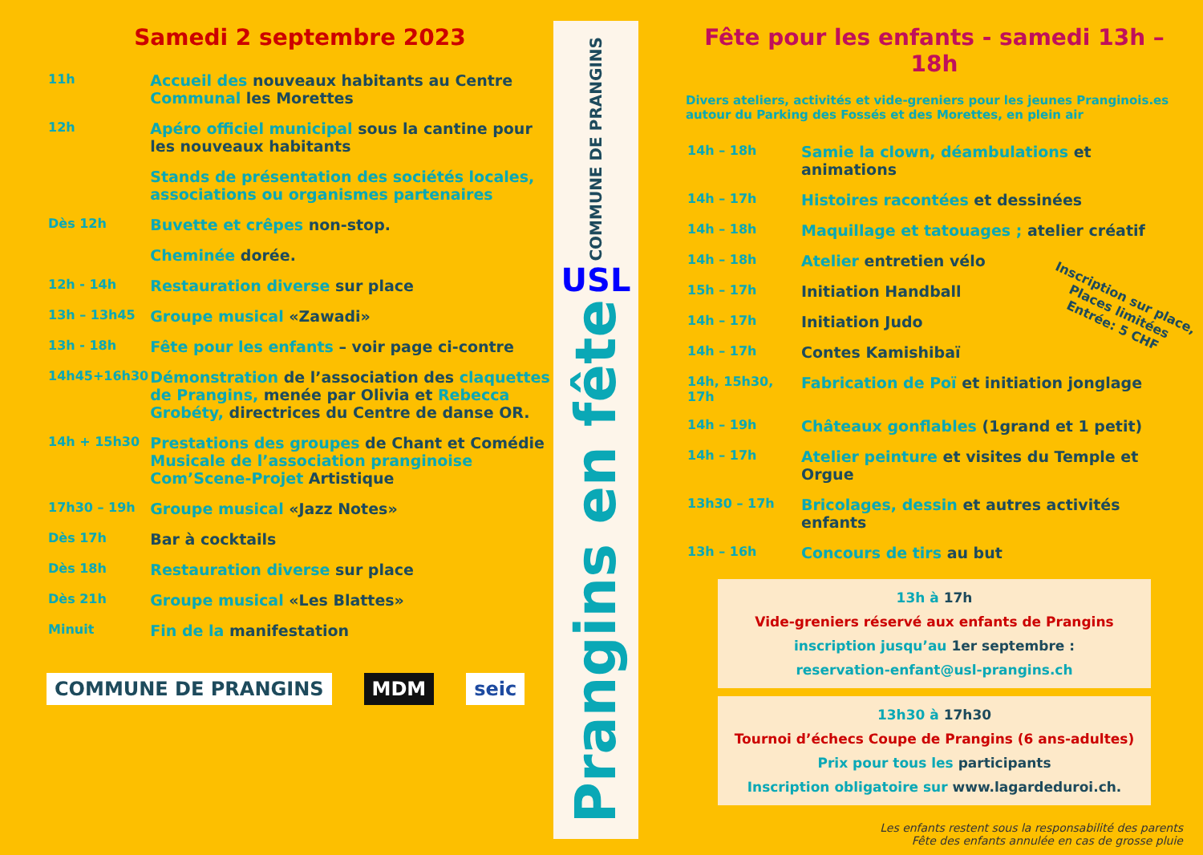Samedi 2 septembre 2023
| 11h | Accueil des nouveaux habitants au Centre Communal les Morettes |
| 12h | Apéro officiel municipal sous la cantine pour les nouveaux habitants |
| | Stands de présentation des sociétés locales, associations ou organismes partenaires |
| Dès 12h | Buvette et crêpes non-stop. |
| | Cheminée dorée. |
| 12h - 14h | Restauration diverse sur place |
| 13h – 13h45 | Groupe musical «Zawadi» |
| 13h - 18h | Fête pour les enfants – voir page ci-contre |
| 14h45+16h30 | Démonstration de l’association des claquettes de Prangins, menée par Olivia et Rebecca Grobéty, directrices du Centre de danse OR. |
| 14h + 15h30 | Prestations des groupes de Chant et Comédie Musicale de l’association pranginoise Com’Scene-Projet Artistique |
| 17h30 – 19h | Groupe musical «Jazz Notes» |
| Dès 17h | Bar à cocktails |
| Dès 18h | Restauration diverse sur place |
| Dès 21h | Groupe musical «Les Blattes» |
| Minuit | Fin de la manifestation |
COMMUNE DE PRANGINS MDM seic
COMMUNE DE PRANGINS
USL
Prangins en fête
Fête pour les enfants - samedi 13h – 18h
Divers ateliers, activités et vide-greniers pour les jeunes Pranginois.es autour du Parking des Fossés et des Morettes, en plein air
| 14h – 18h | Samie la clown, déambulations et animations |
| 14h – 17h | Histoires racontées et dessinées |
| 14h – 18h | Maquillage et tatouages ; atelier créatif |
| 14h – 18h | Atelier entretien vélo |
| 15h – 17h | Initiation Handball |
| 14h – 17h | Initiation Judo |
| 14h – 17h | Contes Kamishibaï |
| 14h, 15h30, 17h | Fabrication de Poï et initiation jonglage |
| 14h – 19h | Châteaux gonflables (1grand et 1 petit) |
| 14h – 17h | Atelier peinture et visites du Temple et Orgue |
| 13h30 – 17h | Bricolages, dessin et autres activités enfants |
| 13h – 16h | Concours de tirs au but |
Inscription sur place,
Places limitées
Entrée: 5 CHF
13h à 17h
Vide-greniers réservé aux enfants de Prangins
inscription jusqu’au 1er septembre :
reservation-enfant@usl-prangins.ch
13h30 à 17h30
Tournoi d’échecs Coupe de Prangins (6 ans-adultes)
Prix pour tous les participants
Inscription obligatoire sur www.lagardeduroi.ch.
Les enfants restent sous la responsabilité des parents
Fête des enfants annulée en cas de grosse pluie